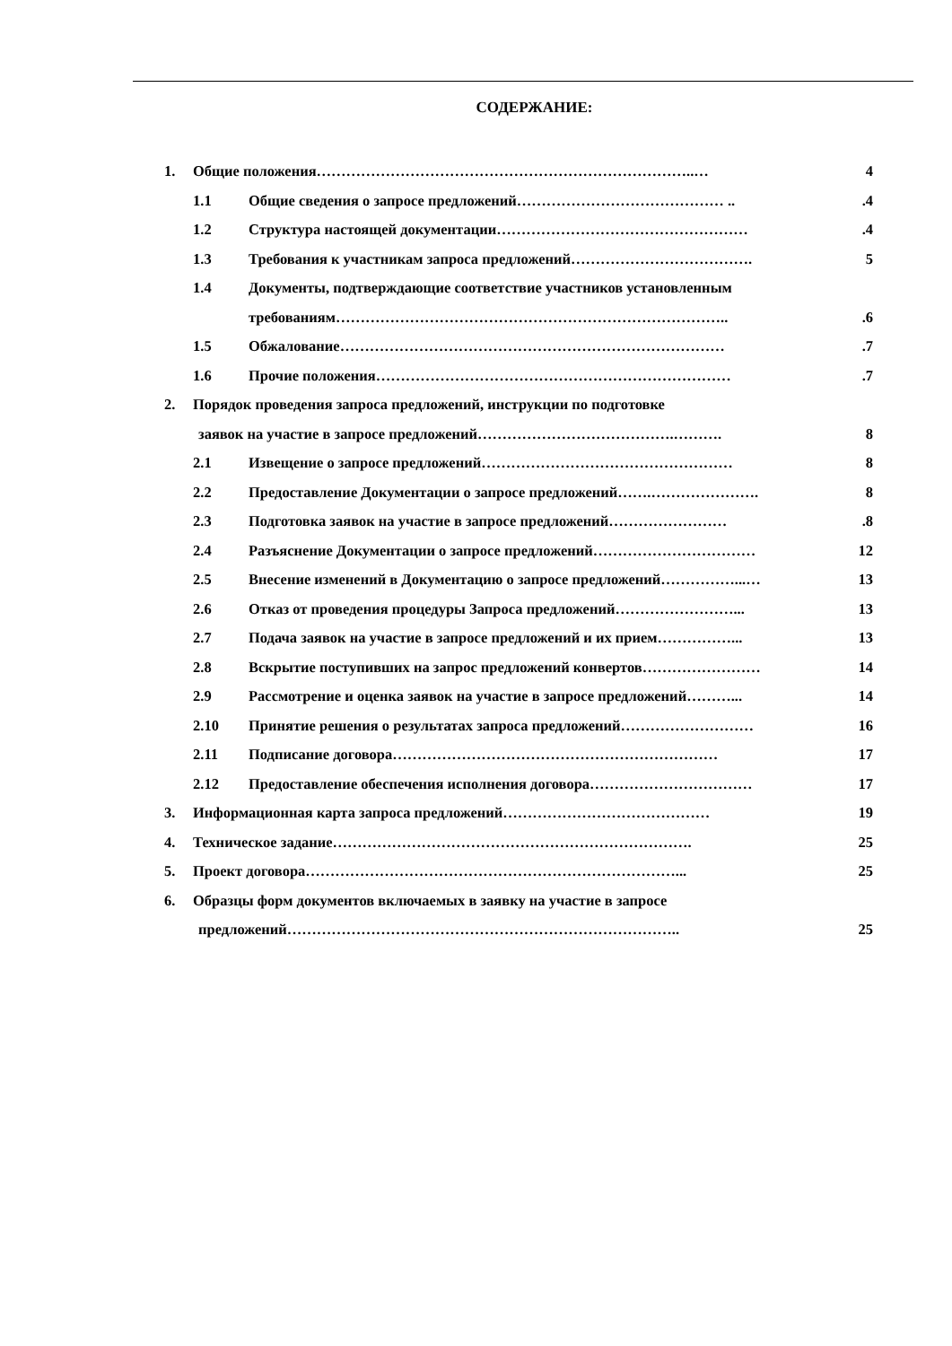СОДЕРЖАНИЕ:
1. Общие положения…………………………………………………………………..… 4
1.1 Общие сведения о запросе предложений…………………………………… ...4
1.2 Структура настоящей документации…………………………………………… .4
1.3 Требования к участникам запроса предложений………………………………. 5
1.4 Документы, подтверждающие соответствие участников установленным
требованиям……………………………………………………………………...6
1.5 Обжалование…………………………………………………………………….7
1.6 Прочие положения……………………………………………………………… .7
2. Порядок проведения запроса предложений, инструкции по подготовке
заявок на участие в запросе предложений………………………………….………. 8
2.1 Извещение о запросе предложений…………………………………………… 8
2.2 Предоставление Документации о запросе предложений…….…………………. 8
2.3 Подготовка заявок на участие в запросе предложений…………………… .8
2.4 Разъяснение Документации о запросе предложений…………………………… 12
2.5 Внесение изменений в Документацию о запросе предложений……………...… 13
2.6 Отказ от проведения процедуры Запроса предложений……………………... 13
2.7 Подача заявок на участие в запросе предложений и их прием……………... 13
2.8 Вскрытие поступивших на запрос предложений конвертов…………………… 14
2.9 Рассмотрение и оценка заявок на участие в запросе предложений………... 14
2.10 Принятие решения о результатах запроса предложений……………………… 16
2.11 Подписание договора………………………………………………………… 17
2.12 Предоставление обеспечения исполнения договора…………………………… 17
3. Информационная карта запроса предложений…………………………………… 19
4. Техническое задание………………………………………………………………. 25
5. Проект договора…………………………………………………………………... 25
6. Образцы форм документов включаемых в заявку на участие в запросе
предложений…………………………………………………………………….. 25